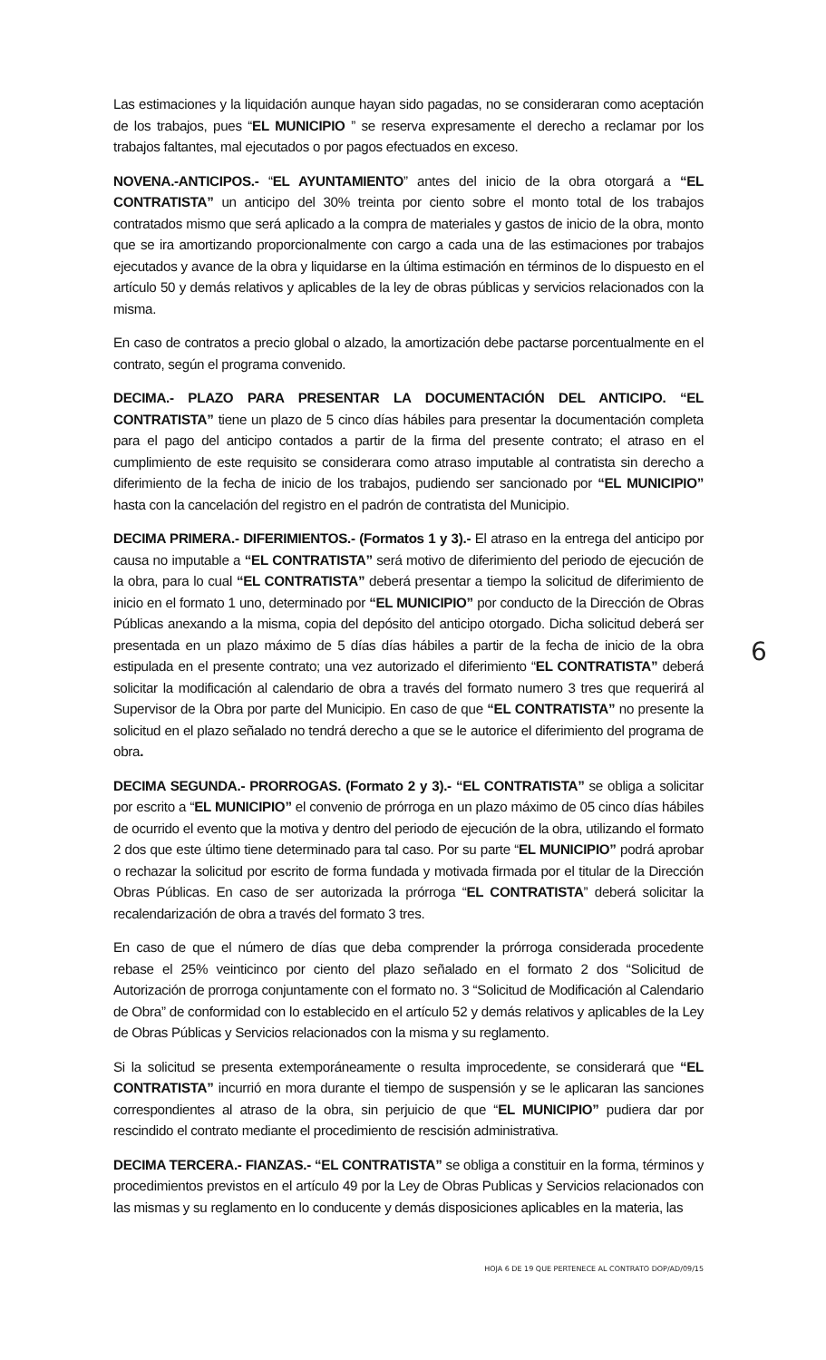Las estimaciones y la liquidación aunque hayan sido pagadas, no se consideraran como aceptación de los trabajos, pues “EL MUNICIPIO ” se reserva expresamente el derecho a reclamar por los trabajos faltantes, mal ejecutados o por pagos efectuados en exceso.
NOVENA.-ANTICIPOS.- “EL AYUNTAMIENTO” antes del inicio de la obra otorgará a “EL CONTRATISTA” un anticipo del 30% treinta por ciento sobre el monto total de los trabajos contratados mismo que será aplicado a la compra de materiales y gastos de inicio de la obra, monto que se ira amortizando proporcionalmente con cargo a cada una de las estimaciones por trabajos ejecutados y avance de la obra y liquidarse en la última estimación en términos de lo dispuesto en el artículo 50 y demás relativos y aplicables de la ley de obras públicas y servicios relacionados con la misma.
En caso de contratos a precio global o alzado, la amortización debe pactarse porcentualmente en el contrato, según el programa convenido.
DECIMA.- PLAZO PARA PRESENTAR LA DOCUMENTACIÓN DEL ANTICIPO. “EL CONTRATISTA” tiene un plazo de 5 cinco días hábiles para presentar la documentación completa para el pago del anticipo contados a partir de la firma del presente contrato; el atraso en el cumplimiento de este requisito se considerara como atraso imputable al contratista sin derecho a diferimiento de la fecha de inicio de los trabajos, pudiendo ser sancionado por “EL MUNICIPIO” hasta con la cancelación del registro en el padrón de contratista del Municipio.
DECIMA PRIMERA.- DIFERIMIENTOS.- (Formatos 1 y 3).- El atraso en la entrega del anticipo por causa no imputable a “EL CONTRATISTA” será motivo de diferimiento del periodo de ejecución de la obra, para lo cual “EL CONTRATISTA” deberá presentar a tiempo la solicitud de diferimiento de inicio en el formato 1 uno, determinado por “EL MUNICIPIO” por conducto de la Dirección de Obras Públicas anexando a la misma, copia del depósito del anticipo otorgado. Dicha solicitud deberá ser presentada en un plazo máximo de 5 días días hábiles a partir de la fecha de inicio de la obra estipulada en el presente contrato; una vez autorizado el diferimiento “EL CONTRATISTA” deberá solicitar la modificación al calendario de obra a través del formato numero 3 tres que requerirá al Supervisor de la Obra por parte del Municipio. En caso de que “EL CONTRATISTA” no presente la solicitud en el plazo señalado no tendrá derecho a que se le autorice el diferimiento del programa de obra.
DECIMA SEGUNDA.- PRORROGAS. (Formato 2 y 3).- “EL CONTRATISTA” se obliga a solicitar por escrito a “EL MUNICIPIO” el convenio de prórroga en un plazo máximo de 05 cinco días hábiles de ocurrido el evento que la motiva y dentro del periodo de ejecución de la obra, utilizando el formato 2 dos que este último tiene determinado para tal caso. Por su parte “EL MUNICIPIO” podrá aprobar o rechazar la solicitud por escrito de forma fundada y motivada firmada por el titular de la Dirección Obras Públicas. En caso de ser autorizada la prórroga “EL CONTRATISTA” deberá solicitar la recalendarización de obra a través del formato 3 tres.
En caso de que el número de días que deba comprender la prórroga considerada procedente rebase el 25% veinticinco por ciento del plazo señalado en el formato 2 dos “Solicitud de Autorización de prorroga conjuntamente con el formato no. 3 “Solicitud de Modificación al Calendario de Obra” de conformidad con lo establecido en el artículo 52 y demás relativos y aplicables de la Ley de Obras Públicas y Servicios relacionados con la misma y su reglamento.
Si la solicitud se presenta extemporáneamente o resulta improcedente, se considerará que “EL CONTRATISTA” incurrió en mora durante el tiempo de suspensión y se le aplicaran las sanciones correspondientes al atraso de la obra, sin perjuicio de que “EL MUNICIPIO” pudiera dar por rescindido el contrato mediante el procedimiento de rescisión administrativa.
DECIMA TERCERA.- FIANZAS.- “EL CONTRATISTA” se obliga a constituir en la forma, términos y procedimientos previstos en el artículo 49 por la Ley de Obras Publicas y Servicios relacionados con las mismas y su reglamento en lo conducente y demás disposiciones aplicables en la materia, las
6
HOJA 6 DE 19 QUE PERTENECE AL CONTRATO DOP/AD/09/15